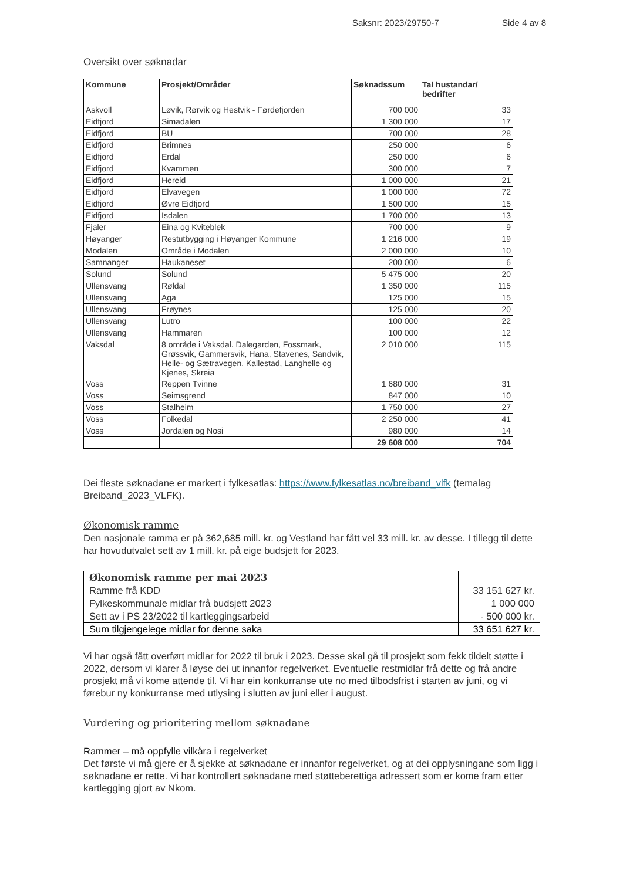Saksnr: 2023/29750-7 Side 4 av 8
Oversikt over søknadar
| Kommune | Prosjekt/Områder | Søknadssum | Tal hustandar/ bedrifter |
| --- | --- | --- | --- |
| Askvoll | Løvik, Rørvik og Hestvik - Førdefjorden | 700 000 | 33 |
| Eidfjord | Simadalen | 1 300 000 | 17 |
| Eidfjord | BU | 700 000 | 28 |
| Eidfjord | Brimnes | 250 000 | 6 |
| Eidfjord | Erdal | 250 000 | 6 |
| Eidfjord | Kvammen | 300 000 | 7 |
| Eidfjord | Hereid | 1 000 000 | 21 |
| Eidfjord | Elvavegen | 1 000 000 | 72 |
| Eidfjord | Øvre Eidfjord | 1 500 000 | 15 |
| Eidfjord | Isdalen | 1 700 000 | 13 |
| Fjaler | Eina og Kviteblek | 700 000 | 9 |
| Høyanger | Restutbygging i Høyanger Kommune | 1 216 000 | 19 |
| Modalen | Område i Modalen | 2 000 000 | 10 |
| Samnanger | Haukaneset | 200 000 | 6 |
| Solund | Solund | 5 475 000 | 20 |
| Ullensvang | Røldal | 1 350 000 | 115 |
| Ullensvang | Aga | 125 000 | 15 |
| Ullensvang | Frøynes | 125 000 | 20 |
| Ullensvang | Lutro | 100 000 | 22 |
| Ullensvang | Hammaren | 100 000 | 12 |
| Vaksdal | 8 område i Vaksdal. Dalegarden, Fossmark, Grøssvik, Gammersvik, Hana, Stavenes, Sandvik, Helle- og Sætravegen, Kallestad, Langhelle og Kjenes, Skreia | 2 010 000 | 115 |
| Voss | Reppen Tvinne | 1 680 000 | 31 |
| Voss | Seimsgrend | 847 000 | 10 |
| Voss | Stalheim | 1 750 000 | 27 |
| Voss | Folkedal | 2 250 000 | 41 |
| Voss | Jordalen og Nosi | 980 000 | 14 |
| | | 29 608 000 | 704 |
Dei fleste søknadane er markert i fylkesatlas: https://www.fylkesatlas.no/breiband_vlfk (temalag Breiband_2023_VLFK).
Økonomisk ramme
Den nasjonale ramma er på 362,685 mill. kr. og Vestland har fått vel 33 mill. kr. av desse. I tillegg til dette har hovudutvalet sett av 1 mill. kr. på eige budsjett for 2023.
| Økonomisk ramme per mai 2023 | |
| Ramme frå KDD | 33 151 627 kr. |
| Fylkeskommunale midlar frå budsjett 2023 | 1 000 000 |
| Sett av i PS 23/2022 til kartleggingsarbeid | - 500 000 kr. |
| Sum tilgjengelege midlar for denne saka | 33 651 627 kr. |
Vi har også fått overført midlar for 2022 til bruk i 2023. Desse skal gå til prosjekt som fekk tildelt støtte i 2022, dersom vi klarer å løyse dei ut innanfor regelverket. Eventuelle restmidlar frå dette og frå andre prosjekt må vi kome attende til. Vi har ein konkurranse ute no med tilbodsfrist i starten av juni, og vi førebur ny konkurranse med utlysing i slutten av juni eller i august.
Vurdering og prioritering mellom søknadane
Rammer – må oppfylle vilkåra i regelverket
Det første vi må gjere er å sjekke at søknadane er innanfor regelverket, og at dei opplysningane som ligg i søknadane er rette. Vi har kontrollert søknadane med støtteberettiga adressert som er kome fram etter kartlegging gjort av Nkom.